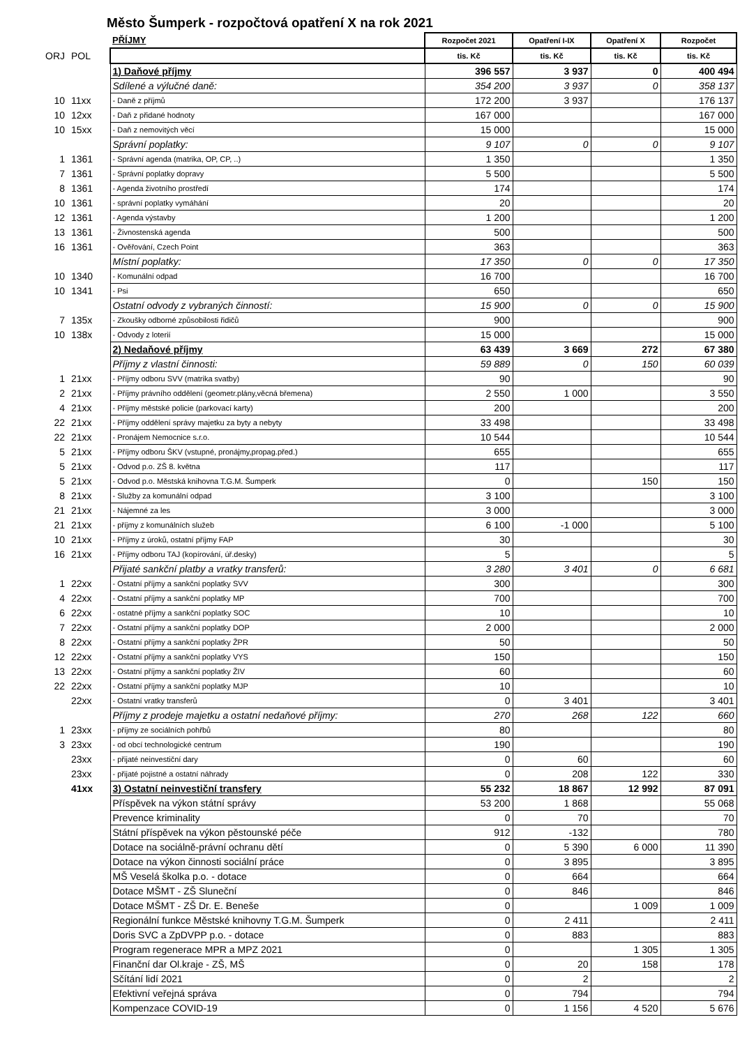Město Šumperk - rozpočtová opatření X na rok 2021
| | | PŘÍJMY | Rozpočet 2021 | Opatření I-IX | Opatření X | Rozpočet |
| ORJ | POL | | tis. Kč | tis. Kč | tis. Kč | tis. Kč |
| | | 1) Daňové příjmy | 396 557 | 3 937 | 0 | 400 494 |
| | | Sdílené a výlučné daně: | 354 200 | 3 937 | 0 | 358 137 |
| 10 | 11xx | - Daně z příjmů | 172 200 | 3 937 | | 176 137 |
| 10 | 12xx | - Daň z přidané hodnoty | 167 000 | | | 167 000 |
| 10 | 15xx | - Daň z nemovitých věcí | 15 000 | | | 15 000 |
| | | Správní poplatky: | 9 107 | 0 | 0 | 9 107 |
| 1 | 1361 | - Správní agenda (matrika, OP, CP, ..) | 1 350 | | | 1 350 |
| 7 | 1361 | - Správní poplatky dopravy | 5 500 | | | 5 500 |
| 8 | 1361 | - Agenda životního prostředí | 174 | | | 174 |
| 10 | 1361 | - správní poplatky vymáhání | 20 | | | 20 |
| 12 | 1361 | - Agenda výstavby | 1 200 | | | 1 200 |
| 13 | 1361 | - Živnostenská agenda | 500 | | | 500 |
| 16 | 1361 | - Ověřování, Czech Point | 363 | | | 363 |
| | | Místní poplatky: | 17 350 | 0 | 0 | 17 350 |
| 10 | 1340 | - Komunální odpad | 16 700 | | | 16 700 |
| 10 | 1341 | - Psi | 650 | | | 650 |
| | | Ostatní odvody z vybraných činností: | 15 900 | 0 | 0 | 15 900 |
| 7 | 135x | - Zkoušky odborné způsobilosti řidičů | 900 | | | 900 |
| 10 | 138x | - Odvody z loterií | 15 000 | | | 15 000 |
| | | 2) Nedaňové příjmy | 63 439 | 3 669 | 272 | 67 380 |
| | | Příjmy z vlastní činnosti: | 59 889 | 0 | 150 | 60 039 |
| 1 | 21xx | - Příjmy odboru SVV (matrika svatby) | 90 | | | 90 |
| 2 | 21xx | - Příjmy právního oddělení (geometr.plány,věcná břemena) | 2 550 | 1 000 | | 3 550 |
| 4 | 21xx | - Příjmy městské policie (parkovací karty) | 200 | | | 200 |
| 22 | 21xx | - Příjmy oddělení správy majetku za byty a nebyty | 33 498 | | | 33 498 |
| 22 | 21xx | - Pronájem Nemocnice s.r.o. | 10 544 | | | 10 544 |
| 5 | 21xx | - Příjmy odboru ŠKV (vstupné, pronájmy,propag.před.) | 655 | | | 655 |
| 5 | 21xx | - Odvod p.o. ZŠ 8. května | 117 | | | 117 |
| 5 | 21xx | - Odvod p.o. Městská knihovna T.G.M. Šumperk | 0 | | 150 | 150 |
| 8 | 21xx | - Služby za komunální odpad | 3 100 | | | 3 100 |
| 21 | 21xx | - Nájemné za les | 3 000 | | | 3 000 |
| 21 | 21xx | - příjmy z komunálních služeb | 6 100 | -1 000 | | 5 100 |
| 10 | 21xx | - Příjmy z úroků, ostatní příjmy FAP | 30 | | | 30 |
| 16 | 21xx | - Příjmy odboru TAJ (kopírování, úř.desky) | 5 | | | 5 |
| | | Přijaté sankční platby a vratky transferů: | 3 280 | 3 401 | 0 | 6 681 |
| 1 | 22xx | - Ostatní příjmy a sankční poplatky SVV | 300 | | | 300 |
| 4 | 22xx | - Ostatní příjmy a sankční poplatky MP | 700 | | | 700 |
| 6 | 22xx | - ostatné příjmy a sankční poplatky SOC | 10 | | | 10 |
| 7 | 22xx | - Ostatní příjmy a sankční poplatky DOP | 2 000 | | | 2 000 |
| 8 | 22xx | - Ostatní příjmy a sankční poplatky ŽPR | 50 | | | 50 |
| 12 | 22xx | - Ostatní příjmy a sankční poplatky VYS | 150 | | | 150 |
| 13 | 22xx | - Ostatní příjmy a sankční poplatky ŽIV | 60 | | | 60 |
| 22 | 22xx | - Ostatní příjmy a sankční poplatky MJP | 10 | | | 10 |
| | 22xx | - Ostatní vratky transferů | 0 | 3 401 | | 3 401 |
| | | Příjmy z prodeje majetku a ostatní nedaňové příjmy: | 270 | 268 | 122 | 660 |
| 1 | 23xx | - příjmy ze sociálních pohřbů | 80 | | | 80 |
| 3 | 23xx | - od obcí technologické centrum | 190 | | | 190 |
| | 23xx | - přijaté neinvestiční dary | 0 | 60 | | 60 |
| | 23xx | - přijaté pojistné a ostatní náhrady | 0 | 208 | 122 | 330 |
| | 41xx | 3) Ostatní neinvestiční transfery | 55 232 | 18 867 | 12 992 | 87 091 |
| | | Příspěvek na výkon státní správy | 53 200 | 1 868 | | 55 068 |
| | | Prevence kriminality | 0 | 70 | | 70 |
| | | Státní příspěvek na výkon pěstounské péče | 912 | -132 | | 780 |
| | | Dotace na sociálně-právní ochranu dětí | 0 | 5 390 | 6 000 | 11 390 |
| | | Dotace na výkon činnosti sociální práce | 0 | 3 895 | | 3 895 |
| | | MŠ Veselá školka p.o. - dotace | 0 | 664 | | 664 |
| | | Dotace MŠMT - ZŠ Sluneční | 0 | 846 | | 846 |
| | | Dotace MŠMT - ZŠ Dr. E. Beneše | 0 | | 1 009 | 1 009 |
| | | Regionální funkce Městské knihovny T.G.M. Šumperk | 0 | 2 411 | | 2 411 |
| | | Doris SVC a ZpDVPP p.o. - dotace | 0 | 883 | | 883 |
| | | Program regenerace MPR a MPZ 2021 | 0 | | 1 305 | 1 305 |
| | | Finanční dar Ol.kraje - ZŠ, MŠ | 0 | 20 | 158 | 178 |
| | | Sčítání lidí 2021 | 0 | 2 | | 2 |
| | | Efektivní veřejná správa | 0 | 794 | | 794 |
| | | Kompenzace COVID-19 | 0 | 1 156 | 4 520 | 5 676 |